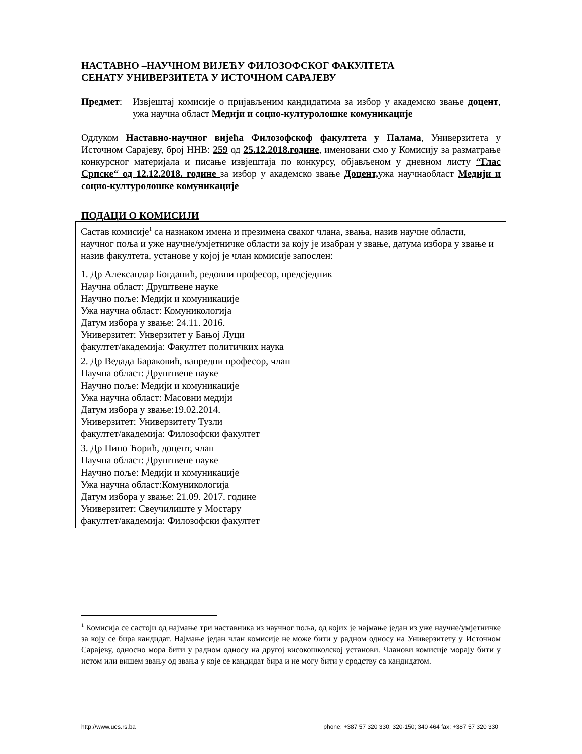НАСТАВНО –НАУЧНОМ ВИЈЕЋУ ФИЛОЗОФСКОГ ФАКУЛТЕТА
СЕНАТУ УНИВЕРЗИТЕТА У ИСТОЧНОМ САРАЈЕВУ
Предмет: Извјештај комисије о пријављеним кандидатима за избор у академско звање доцент, ужа научна област Медији и социо-културолошке комуникације
Одлуком Наставно-научног вијећа Филозофскоф факултета у Палама, Универзитета у Источном Сарајеву, број ННВ: 259 од 25.12.2018.године, именовани смо у Комисију за разматрање конкурсног материјала и писање извјештаја по конкурсу, објављеном у дневном листу “Глас Српске“ од 12.12.2018. године за избор у академско звање Доцент, ужа научнаобласт Медији и социо-културолошке комуникације
ПОДАЦИ О КОМИСИЈИ
| Састав комисије<sup>1</sup> са назнаком имена и презимена сваког члана, звања, назив научне области, научног поља и уже научне/умјетничке области за коју је изабран у звање, датума избора у звање и назив факултета, установе у којој је члан комисије запослен: |
| 1. Др Александар Богданић, редовни професор, предсједник Научна област: Друштвене науке Научно поље: Медији и комуникације Ужа научна област: Комуникологија Датум избора у звање: 24.11. 2016. Универзитет: Унверзитет у Бањој Луци факултет/академија: Факултет политичких наука |
| 2. Др Ведада Бараковић, ванредни професор, члан Научна област: Друштвене науке Научно поље: Медији и комуникације Ужа научна област: Масовни медији Датум избора у звање:19.02.2014. Универзитет: Универзитету Тузли факултет/академија: Филозофски факултет |
| 3. Др Нино Ћорић, доцент, члан Научна област: Друштвене науке Научно поље: Медији и комуникације Ужа научна област:Комуникологија Датум избора у звање: 21.09. 2017. године Универзитет: Свеучилиште у Мостару факултет/академија: Филозофски факултет |
<sup>1</sup> Комисија се састоји од најмање три наставника из научног поља, од којих је најмање један из уже научне/умјетничке за коју се бира кандидат. Најмање један члан комисије не може бити у радном односу на Универзитету у Источном Сарајеву, односно мора бити у радном односу на другој високошколској установи. Чланови комисије морају бити у истом или вишем звању од звања у које се кандидат бира и не могу бити у сродству са кандидатом.
http://www.ues.rs.ba phone: +387 57 320 330; 320-150; 340 464 fax: +387 57 320 330